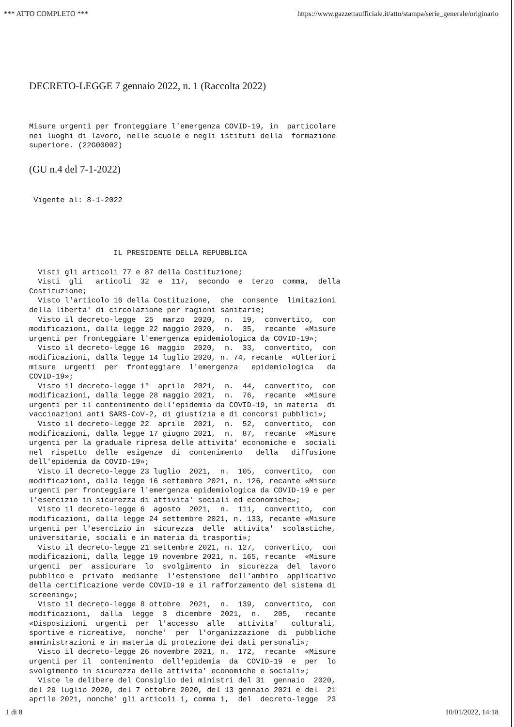*** ATTO COMPLETO *** https://www.gazzettaufficiale.it/atto/stampa/serie_generale/originario
DECRETO-LEGGE 7 gennaio 2022, n. 1 (Raccolta 2022)
Misure urgenti per fronteggiare l'emergenza COVID-19, in particolare nei luoghi di lavoro, nelle scuole e negli istituti della formazione superiore. (22G00002)
(GU n.4 del 7-1-2022)
Vigente al: 8-1-2022
IL PRESIDENTE DELLA REPUBBLICA Visti gli articoli 77 e 87 della Costituzione; Visti gli articoli 32 e 117, secondo e terzo comma, della Costituzione; Visto l'articolo 16 della Costituzione, che consente limitazioni della liberta' di circolazione per ragioni sanitarie; Visto il decreto-legge 25 marzo 2020, n. 19, convertito, con modificazioni, dalla legge 22 maggio 2020, n. 35, recante «Misure urgenti per fronteggiare l'emergenza epidemiologica da COVID-19»; Visto il decreto-legge 16 maggio 2020, n. 33, convertito, con modificazioni, dalla legge 14 luglio 2020, n. 74, recante «Ulteriori misure urgenti per fronteggiare l'emergenza epidemiologica da COVID-19»; Visto il decreto-legge 1° aprile 2021, n. 44, convertito, con modificazioni, dalla legge 28 maggio 2021, n. 76, recante «Misure urgenti per il contenimento dell'epidemia da COVID-19, in materia di vaccinazioni anti SARS-CoV-2, di giustizia e di concorsi pubblici»; Visto il decreto-legge 22 aprile 2021, n. 52, convertito, con modificazioni, dalla legge 17 giugno 2021, n. 87, recante «Misure urgenti per la graduale ripresa delle attivita' economiche e sociali nel rispetto delle esigenze di contenimento della diffusione dell'epidemia da COVID-19»; Visto il decreto-legge 23 luglio 2021, n. 105, convertito, con modificazioni, dalla legge 16 settembre 2021, n. 126, recante «Misure urgenti per fronteggiare l'emergenza epidemiologica da COVID-19 e per l'esercizio in sicurezza di attivita' sociali ed economiche»; Visto il decreto-legge 6 agosto 2021, n. 111, convertito, con modificazioni, dalla legge 24 settembre 2021, n. 133, recante «Misure urgenti per l'esercizio in sicurezza delle attivita' scolastiche, universitarie, sociali e in materia di trasporti»; Visto il decreto-legge 21 settembre 2021, n. 127, convertito, con modificazioni, dalla legge 19 novembre 2021, n. 165, recante «Misure urgenti per assicurare lo svolgimento in sicurezza del lavoro pubblico e privato mediante l'estensione dell'ambito applicativo della certificazione verde COVID-19 e il rafforzamento del sistema di screening»; Visto il decreto-legge 8 ottobre 2021, n. 139, convertito, con modificazioni, dalla legge 3 dicembre 2021, n. 205, recante «Disposizioni urgenti per l'accesso alle attivita' culturali, sportive e ricreative, nonche' per l'organizzazione di pubbliche amministrazioni e in materia di protezione dei dati personali»; Visto il decreto-legge 26 novembre 2021, n. 172, recante «Misure urgenti per il contenimento dell'epidemia da COVID-19 e per lo svolgimento in sicurezza delle attivita' economiche e sociali»; Viste le delibere del Consiglio dei ministri del 31 gennaio 2020, del 29 luglio 2020, del 7 ottobre 2020, del 13 gennaio 2021 e del 21 aprile 2021, nonche' gli articoli 1, comma 1, del decreto-legge 23
1 di 8 10/01/2022, 14:18